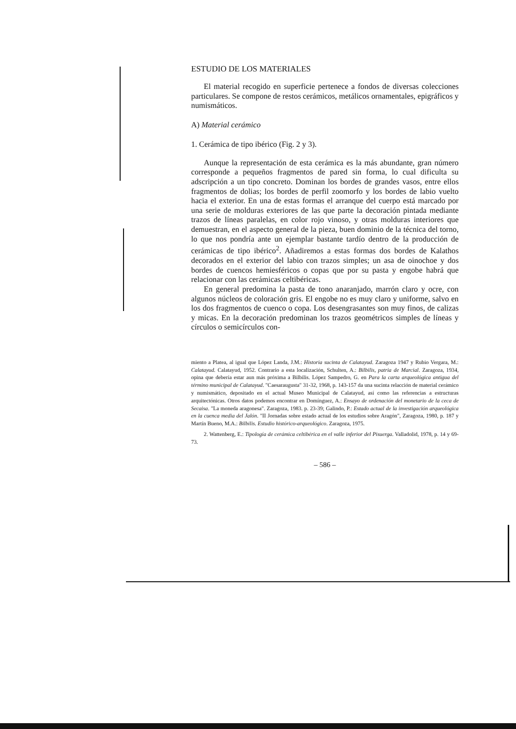ESTUDIO DE LOS MATERIALES
El material recogido en superficie pertenece a fondos de diversas colecciones particulares. Se compone de restos cerámicos, metálicos ornamentales, epigráficos y numismáticos.
A) Material cerámico
1. Cerámica de tipo ibérico (Fig. 2 y 3).
Aunque la representación de esta cerámica es la más abundante, gran número corresponde a pequeños fragmentos de pared sin forma, lo cual dificulta su adscripción a un tipo concreto. Dominan los bordes de grandes vasos, entre ellos fragmentos de dolias; los bordes de perfil zoomorfo y los bordes de labio vuelto hacia el exterior. En una de estas formas el arranque del cuerpo está marcado por una serie de molduras exteriores de las que parte la decoración pintada mediante trazos de líneas paralelas, en color rojo vinoso, y otras molduras interiores que demuestran, en el aspecto general de la pieza, buen dominio de la técnica del torno, lo que nos pondría ante un ejemplar bastante tardío dentro de la producción de cerámicas de tipo ibérico<sup>2</sup>. Añadiremos a estas formas dos bordes de Kalathos decorados en el exterior del labio con trazos simples; un asa de oinochoe y dos bordes de cuencos hemiesféricos o copas que por su pasta y engobe habrá que relacionar con las cerámicas celtibéricas.
En general predomina la pasta de tono anaranjado, marrón claro y ocre, con algunos núcleos de coloración gris. El engobe no es muy claro y uniforme, salvo en los dos fragmentos de cuenco o copa. Los desengrasantes son muy finos, de calizas y micas. En la decoración predominan los trazos geométricos simples de líneas y círculos o semicírculos con-
miento a Platea, al igual que López Landa, J.M.: Historia sucinta de Calatayud. Zaragoza 1947 y Rubio Vergara, M.: Calatayud. Calatayud, 1952. Contrario a esta localización, Schulten, A.: Bilbilis, patria de Marcial. Zaragoza, 1934, opina que debería estar aun más próxima a Bilbilis. López Sampedro, G. en Para la carta arqueológica antigua del término municipal de Calatayud. "Caesaraugusta" 31-32, 1968, p. 143-157 da una sucinta relacción de material cerámico y numismático, depositado en el actual Museo Municipal de Calatayud, así como las referencias a estructuras arquitectónicas. Otros datos podemos encontrar en Domínguez, A.: Ensayo de ordenación del monetario de la ceca de Secaisa. "La moneda aragonesa". Zaragoza, 1983. p. 23-39; Galindo, P.: Estado actual de la investigación arqueológica en la cuenca media del Jalón. "II Jornadas sobre estado actual de los estudios sobre Aragón", Zaragoza, 1980, p. 187 y Martín Bueno, M.A.: Bilbilis. Estudio histórico-arqueológico. Zaragoza, 1975.
2. Wattenberg, E.: Tipología de cerámica celtibérica en el valle inferior del Pisuerga. Valladolid, 1978, p. 14 y 69-73.
– 586 –